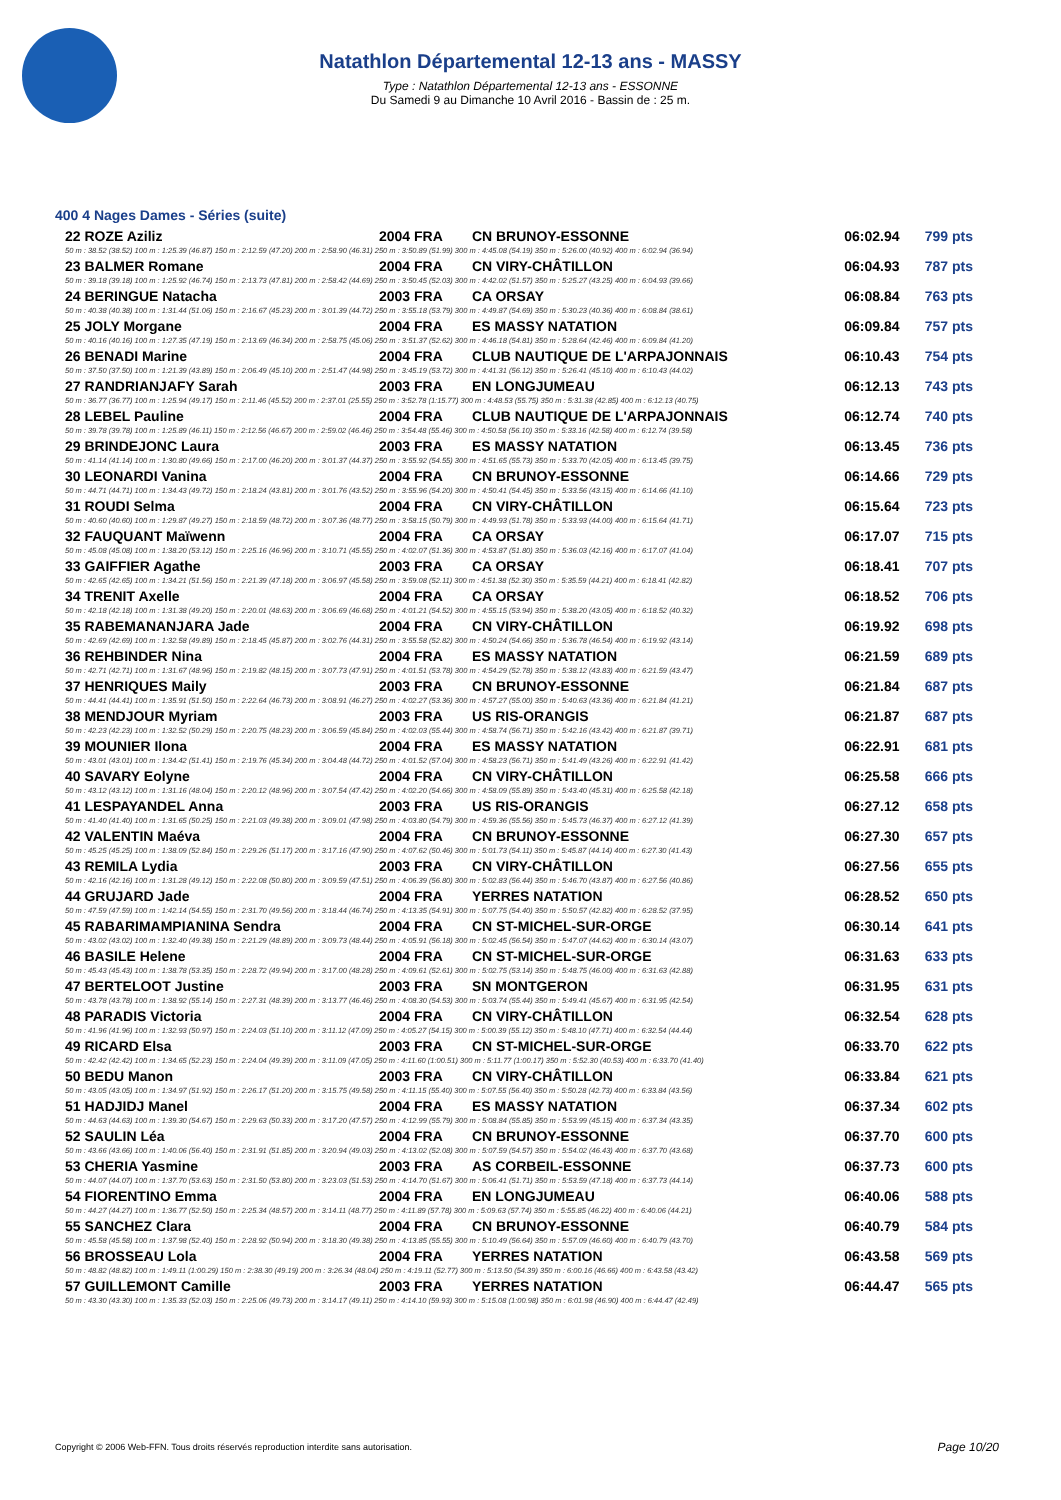Natathlon Départemental 12-13 ans - MASSY
Type : Natathlon Départemental 12-13 ans - ESSONNE
Du Samedi 9 au Dimanche 10 Avril 2016 - Bassin de : 25 m.
400 4 Nages Dames - Séries (suite)
| 22 ROZE Aziliz | 2004 FRA | CN BRUNOY-ESSONNE | 06:02.94 | 799 pts |
| 50 m : 38.52 (38.52) 100 m : 1:25.39 (46.87) 150 m : 2:12.59 (47.20) 200 m : 2:58.90 (46.31) 250 m : 3:50.89 (51.99) 300 m : 4:45.08 (54.19) 350 m : 5:26.00 (40.92) 400 m : 6:02.94 (36.94) | | | | |
| 23 BALMER Romane | 2004 FRA | CN VIRY-CHÂTILLON | 06:04.93 | 787 pts |
| 50 m : 39.18 (39.18) 100 m : 1:25.92 (46.74) 150 m : 2:13.73 (47.81) 200 m : 2:58.42 (44.69) 250 m : 3:50.45 (52.03) 300 m : 4:42.02 (51.57) 350 m : 5:25.27 (43.25) 400 m : 6:04.93 (39.66) | | | | |
| 24 BERINGUE Natacha | 2003 FRA | CA ORSAY | 06:08.84 | 763 pts |
| 50 m : 40.38 (40.38) 100 m : 1:31.44 (51.06) 150 m : 2:16.67 (45.23) 200 m : 3:01.39 (44.72) 250 m : 3:55.18 (53.79) 300 m : 4:49.87 (54.69) 350 m : 5:30.23 (40.36) 400 m : 6:08.84 (38.61) | | | | |
| 25 JOLY Morgane | 2004 FRA | ES MASSY NATATION | 06:09.84 | 757 pts |
| 50 m : 40.16 (40.16) 100 m : 1:27.35 (47.19) 150 m : 2:13.69 (46.34) 200 m : 2:58.75 (45.06) 250 m : 3:51.37 (52.62) 300 m : 4:46.18 (54.81) 350 m : 5:28.64 (42.46) 400 m : 6:09.84 (41.20) | | | | |
| 26 BENADI Marine | 2004 FRA | CLUB NAUTIQUE DE L'ARPAJONNAIS | 06:10.43 | 754 pts |
| 50 m : 37.50 (37.50) 100 m : 1:21.39 (43.89) 150 m : 2:06.49 (45.10) 200 m : 2:51.47 (44.98) 250 m : 3:45.19 (53.72) 300 m : 4:41.31 (56.12) 350 m : 5:26.41 (45.10) 400 m : 6:10.43 (44.02) | | | | |
| 27 RANDRIANJAFY Sarah | 2003 FRA | EN LONGJUMEAU | 06:12.13 | 743 pts |
| 50 m : 36.77 (36.77) 100 m : 1:25.94 (49.17) 150 m : 2:11.46 (45.52) 200 m : 2:37.01 (25.55) 250 m : 3:52.78 (1:15.77) 300 m : 4:48.53 (55.75) 350 m : 5:31.38 (42.85) 400 m : 6:12.13 (40.75) | | | | |
| 28 LEBEL Pauline | 2004 FRA | CLUB NAUTIQUE DE L'ARPAJONNAIS | 06:12.74 | 740 pts |
| 50 m : 39.78 (39.78) 100 m : 1:25.89 (46.11) 150 m : 2:12.56 (46.67) 200 m : 2:59.02 (46.46) 250 m : 3:54.48 (55.46) 300 m : 4:50.58 (56.10) 350 m : 5:33.16 (42.58) 400 m : 6:12.74 (39.58) | | | | |
| 29 BRINDEJONC Laura | 2003 FRA | ES MASSY NATATION | 06:13.45 | 736 pts |
| 50 m : 41.14 (41.14) 100 m : 1:30.80 (49.66) 150 m : 2:17.00 (46.20) 200 m : 3:01.37 (44.37) 250 m : 3:55.92 (54.55) 300 m : 4:51.65 (55.73) 350 m : 5:33.70 (42.05) 400 m : 6:13.45 (39.75) | | | | |
| 30 LEONARDI Vanina | 2004 FRA | CN BRUNOY-ESSONNE | 06:14.66 | 729 pts |
| 50 m : 44.71 (44.71) 100 m : 1:34.43 (49.72) 150 m : 2:18.24 (43.81) 200 m : 3:01.76 (43.52) 250 m : 3:55.96 (54.20) 300 m : 4:50.41 (54.45) 350 m : 5:33.56 (43.15) 400 m : 6:14.66 (41.10) | | | | |
| 31 ROUDI Selma | 2004 FRA | CN VIRY-CHÂTILLON | 06:15.64 | 723 pts |
| 50 m : 40.60 (40.60) 100 m : 1:29.87 (49.27) 150 m : 2:18.59 (48.72) 200 m : 3:07.36 (48.77) 250 m : 3:58.15 (50.79) 300 m : 4:49.93 (51.78) 350 m : 5:33.93 (44.00) 400 m : 6:15.64 (41.71) | | | | |
| 32 FAUQUANT Maïwenn | 2004 FRA | CA ORSAY | 06:17.07 | 715 pts |
| 50 m : 45.08 (45.08) 100 m : 1:38.20 (53.12) 150 m : 2:25.16 (46.96) 200 m : 3:10.71 (45.55) 250 m : 4:02.07 (51.36) 300 m : 4:53.87 (51.80) 350 m : 5:36.03 (42.16) 400 m : 6:17.07 (41.04) | | | | |
| 33 GAIFFIER Agathe | 2003 FRA | CA ORSAY | 06:18.41 | 707 pts |
| 50 m : 42.65 (42.65) 100 m : 1:34.21 (51.56) 150 m : 2:21.39 (47.18) 200 m : 3:06.97 (45.58) 250 m : 3:59.08 (52.11) 300 m : 4:51.38 (52.30) 350 m : 5:35.59 (44.21) 400 m : 6:18.41 (42.82) | | | | |
| 34 TRENIT Axelle | 2004 FRA | CA ORSAY | 06:18.52 | 706 pts |
| 50 m : 42.18 (42.18) 100 m : 1:31.38 (49.20) 150 m : 2:20.01 (48.63) 200 m : 3:06.69 (46.68) 250 m : 4:01.21 (54.52) 300 m : 4:55.15 (53.94) 350 m : 5:38.20 (43.05) 400 m : 6:18.52 (40.32) | | | | |
| 35 RABEMANANJARA Jade | 2004 FRA | CN VIRY-CHÂTILLON | 06:19.92 | 698 pts |
| 50 m : 42.69 (42.69) 100 m : 1:32.58 (49.89) 150 m : 2:18.45 (45.87) 200 m : 3:02.76 (44.31) 250 m : 3:55.58 (52.82) 300 m : 4:50.24 (54.66) 350 m : 5:36.78 (46.54) 400 m : 6:19.92 (43.14) | | | | |
| 36 REHBINDER Nina | 2004 FRA | ES MASSY NATATION | 06:21.59 | 689 pts |
| 50 m : 42.71 (42.71) 100 m : 1:31.67 (48.96) 150 m : 2:19.82 (48.15) 200 m : 3:07.73 (47.91) 250 m : 4:01.51 (53.78) 300 m : 4:54.29 (52.78) 350 m : 5:38.12 (43.83) 400 m : 6:21.59 (43.47) | | | | |
| 37 HENRIQUES Maily | 2003 FRA | CN BRUNOY-ESSONNE | 06:21.84 | 687 pts |
| 50 m : 44.41 (44.41) 100 m : 1:35.91 (51.50) 150 m : 2:22.64 (46.73) 200 m : 3:08.91 (46.27) 250 m : 4:02.27 (53.36) 300 m : 4:57.27 (55.00) 350 m : 5:40.63 (43.36) 400 m : 6:21.84 (41.21) | | | | |
| 38 MENDJOUR Myriam | 2003 FRA | US RIS-ORANGIS | 06:21.87 | 687 pts |
| 50 m : 42.23 (42.23) 100 m : 1:32.52 (50.29) 150 m : 2:20.75 (48.23) 200 m : 3:06.59 (45.84) 250 m : 4:02.03 (55.44) 300 m : 4:58.74 (56.71) 350 m : 5:42.16 (43.42) 400 m : 6:21.87 (39.71) | | | | |
| 39 MOUNIER Ilona | 2004 FRA | ES MASSY NATATION | 06:22.91 | 681 pts |
| 50 m : 43.01 (43.01) 100 m : 1:34.42 (51.41) 150 m : 2:19.76 (45.34) 200 m : 3:04.48 (44.72) 250 m : 4:01.52 (57.04) 300 m : 4:58.23 (56.71) 350 m : 5:41.49 (43.26) 400 m : 6:22.91 (41.42) | | | | |
| 40 SAVARY Eolyne | 2004 FRA | CN VIRY-CHÂTILLON | 06:25.58 | 666 pts |
| 50 m : 43.12 (43.12) 100 m : 1:31.16 (48.04) 150 m : 2:20.12 (48.96) 200 m : 3:07.54 (47.42) 250 m : 4:02.20 (54.66) 300 m : 4:58.09 (55.89) 350 m : 5:43.40 (45.31) 400 m : 6:25.58 (42.18) | | | | |
| 41 LESPAYANDEL Anna | 2003 FRA | US RIS-ORANGIS | 06:27.12 | 658 pts |
| 50 m : 41.40 (41.40) 100 m : 1:31.65 (50.25) 150 m : 2:21.03 (49.38) 200 m : 3:09.01 (47.98) 250 m : 4:03.80 (54.79) 300 m : 4:59.36 (55.56) 350 m : 5:45.73 (46.37) 400 m : 6:27.12 (41.39) | | | | |
| 42 VALENTIN Maéva | 2004 FRA | CN BRUNOY-ESSONNE | 06:27.30 | 657 pts |
| 50 m : 45.25 (45.25) 100 m : 1:38.09 (52.84) 150 m : 2:29.26 (51.17) 200 m : 3:17.16 (47.90) 250 m : 4:07.62 (50.46) 300 m : 5:01.73 (54.11) 350 m : 5:45.87 (44.14) 400 m : 6:27.30 (41.43) | | | | |
| 43 REMILA Lydia | 2003 FRA | CN VIRY-CHÂTILLON | 06:27.56 | 655 pts |
| 50 m : 42.16 (42.16) 100 m : 1:31.28 (49.12) 150 m : 2:22.08 (50.80) 200 m : 3:09.59 (47.51) 250 m : 4:06.39 (56.80) 300 m : 5:02.83 (56.44) 350 m : 5:46.70 (43.87) 400 m : 6:27.56 (40.86) | | | | |
| 44 GRUJARD Jade | 2004 FRA | YERRES NATATION | 06:28.52 | 650 pts |
| 50 m : 47.59 (47.59) 100 m : 1:42.14 (54.55) 150 m : 2:31.70 (49.56) 200 m : 3:18.44 (46.74) 250 m : 4:13.35 (54.91) 300 m : 5:07.75 (54.40) 350 m : 5:50.57 (42.82) 400 m : 6:28.52 (37.95) | | | | |
| 45 RABARIMAMPIANINA Sendra | 2004 FRA | CN ST-MICHEL-SUR-ORGE | 06:30.14 | 641 pts |
| 50 m : 43.02 (43.02) 100 m : 1:32.40 (49.38) 150 m : 2:21.29 (48.89) 200 m : 3:09.73 (48.44) 250 m : 4:05.91 (56.18) 300 m : 5:02.45 (56.54) 350 m : 5:47.07 (44.62) 400 m : 6:30.14 (43.07) | | | | |
| 46 BASILE Helene | 2004 FRA | CN ST-MICHEL-SUR-ORGE | 06:31.63 | 633 pts |
| 50 m : 45.43 (45.43) 100 m : 1:38.78 (53.35) 150 m : 2:28.72 (49.94) 200 m : 3:17.00 (48.28) 250 m : 4:09.61 (52.61) 300 m : 5:02.75 (53.14) 350 m : 5:48.75 (46.00) 400 m : 6:31.63 (42.88) | | | | |
| 47 BERTELOOT Justine | 2003 FRA | SN MONTGERON | 06:31.95 | 631 pts |
| 50 m : 43.78 (43.78) 100 m : 1:38.92 (55.14) 150 m : 2:27.31 (48.39) 200 m : 3:13.77 (46.46) 250 m : 4:08.30 (54.53) 300 m : 5:03.74 (55.44) 350 m : 5:49.41 (45.67) 400 m : 6:31.95 (42.54) | | | | |
| 48 PARADIS Victoria | 2004 FRA | CN VIRY-CHÂTILLON | 06:32.54 | 628 pts |
| 50 m : 41.96 (41.96) 100 m : 1:32.93 (50.97) 150 m : 2:24.03 (51.10) 200 m : 3:11.12 (47.09) 250 m : 4:05.27 (54.15) 300 m : 5:00.39 (55.12) 350 m : 5:48.10 (47.71) 400 m : 6:32.54 (44.44) | | | | |
| 49 RICARD Elsa | 2003 FRA | CN ST-MICHEL-SUR-ORGE | 06:33.70 | 622 pts |
| 50 m : 42.42 (42.42) 100 m : 1:34.65 (52.23) 150 m : 2:24.04 (49.39) 200 m : 3:11.09 (47.05) 250 m : 4:11.60 (1:00.51) 300 m : 5:11.77 (1:00.17) 350 m : 5:52.30 (40.53) 400 m : 6:33.70 (41.40) | | | | |
| 50 BEDU Manon | 2003 FRA | CN VIRY-CHÂTILLON | 06:33.84 | 621 pts |
| 50 m : 43.05 (43.05) 100 m : 1:34.97 (51.92) 150 m : 2:26.17 (51.20) 200 m : 3:15.75 (49.58) 250 m : 4:11.15 (55.40) 300 m : 5:07.55 (56.40) 350 m : 5:50.28 (42.73) 400 m : 6:33.84 (43.56) | | | | |
| 51 HADJIDJ Manel | 2004 FRA | ES MASSY NATATION | 06:37.34 | 602 pts |
| 50 m : 44.63 (44.63) 100 m : 1:39.30 (54.67) 150 m : 2:29.63 (50.33) 200 m : 3:17.20 (47.57) 250 m : 4:12.99 (55.79) 300 m : 5:08.84 (55.85) 350 m : 5:53.99 (45.15) 400 m : 6:37.34 (43.35) | | | | |
| 52 SAULIN Léa | 2004 FRA | CN BRUNOY-ESSONNE | 06:37.70 | 600 pts |
| 50 m : 43.66 (43.66) 100 m : 1:40.06 (56.40) 150 m : 2:31.91 (51.85) 200 m : 3:20.94 (49.03) 250 m : 4:13.02 (52.08) 300 m : 5:07.59 (54.57) 350 m : 5:54.02 (46.43) 400 m : 6:37.70 (43.68) | | | | |
| 53 CHERIA Yasmine | 2003 FRA | AS CORBEIL-ESSONNE | 06:37.73 | 600 pts |
| 50 m : 44.07 (44.07) 100 m : 1:37.70 (53.63) 150 m : 2:31.50 (53.80) 200 m : 3:23.03 (51.53) 250 m : 4:14.70 (51.67) 300 m : 5:06.41 (51.71) 350 m : 5:53.59 (47.18) 400 m : 6:37.73 (44.14) | | | | |
| 54 FIORENTINO Emma | 2004 FRA | EN LONGJUMEAU | 06:40.06 | 588 pts |
| 50 m : 44.27 (44.27) 100 m : 1:36.77 (52.50) 150 m : 2:25.34 (48.57) 200 m : 3:14.11 (48.77) 250 m : 4:11.89 (57.78) 300 m : 5:09.63 (57.74) 350 m : 5:55.85 (46.22) 400 m : 6:40.06 (44.21) | | | | |
| 55 SANCHEZ Clara | 2004 FRA | CN BRUNOY-ESSONNE | 06:40.79 | 584 pts |
| 50 m : 45.58 (45.58) 100 m : 1:37.98 (52.40) 150 m : 2:28.92 (50.94) 200 m : 3:18.30 (49.38) 250 m : 4:13.85 (55.55) 300 m : 5:10.49 (56.64) 350 m : 5:57.09 (46.60) 400 m : 6:40.79 (43.70) | | | | |
| 56 BROSSEAU Lola | 2004 FRA | YERRES NATATION | 06:43.58 | 569 pts |
| 50 m : 48.82 (48.82) 100 m : 1:49.11 (1:00.29) 150 m : 2:38.30 (49.19) 200 m : 3:26.34 (48.04) 250 m : 4:19.11 (52.77) 300 m : 5:13.50 (54.39) 350 m : 6:00.16 (46.66) 400 m : 6:43.58 (43.42) | | | | |
| 57 GUILLEMONT Camille | 2003 FRA | YERRES NATATION | 06:44.47 | 565 pts |
| 50 m : 43.30 (43.30) 100 m : 1:35.33 (52.03) 150 m : 2:25.06 (49.73) 200 m : 3:14.17 (49.11) 250 m : 4:14.10 (59.93) 300 m : 5:15.08 (1:00.98) 350 m : 6:01.98 (46.90) 400 m : 6:44.47 (42.49) | | | | |
Copyright © 2006 Web-FFN. Tous droits réservés reproduction interdite sans autorisation.
Page 10/20